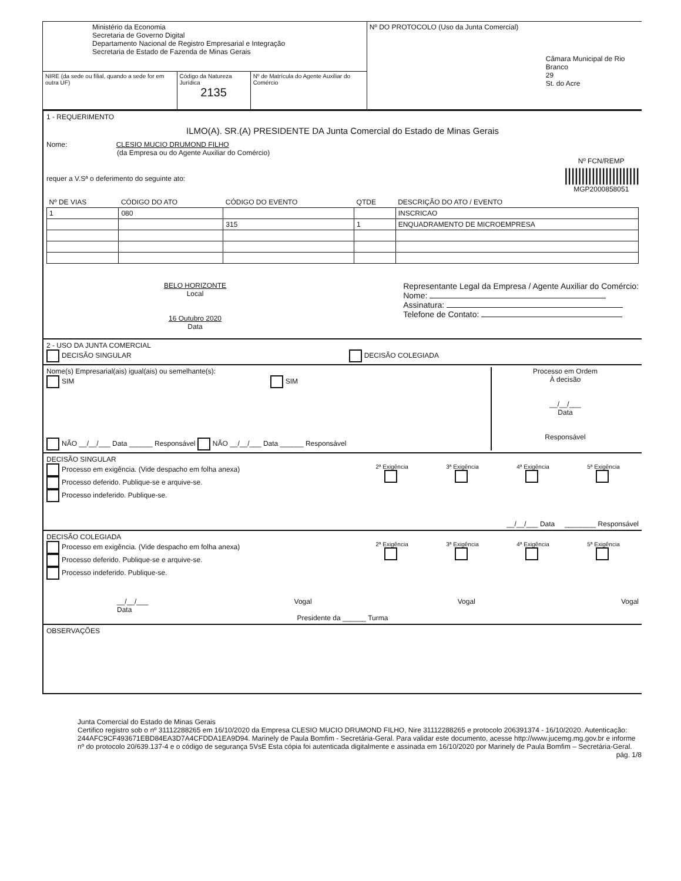| Ministério da Economia Secretaria de Governo Digital Departamento Nacional de Registro Empresarial e Integração Secretaria de Estado de Fazenda de Minas Gerais | | | Nº DO PROTOCOLO (Uso da Junta Comercial) Câmara Municipal de Rio Branco 29 St. do Acre |
| NIRE (da sede ou filial, quando a sede for em outra UF) | Código da Natureza Jurídica 2135 | Nº de Matrícula do Agente Auxiliar do Comércio | |
1 - REQUERIMENTO
ILMO(A). SR.(A) PRESIDENTE DA Junta Comercial do Estado de Minas Gerais
Nome: CLESIO MUCIO DRUMOND FILHO
(da Empresa ou do Agente Auxiliar do Comércio)
requer a V.Sª o deferimento do seguinte ato: Nº FCN/REMP
||||||||||||||||||||||
MGP2000858051
| Nº DE VIAS | CÓDIGO DO ATO | CÓDIGO DO EVENTO | QTDE | DESCRIÇÃO DO ATO / EVENTO |
| --- | --- | --- | --- | --- |
| 1 | 080 | | | INSCRICAO |
| | | 315 | 1 | ENQUADRAMENTO DE MICROEMPRESA |
BELO HORIZONTE
Local
16 Outubro 2020
Data
Representante Legal da Empresa / Agente Auxiliar do Comércio:
Nome:
Assinatura:
Telefone de Contato:
2 - USO DA JUNTA COMERCIAL
DECISÃO SINGULAR DECISÃO COLEGIADA
Nome(s) Empresarial(ais) igual(ais) ou semelhante(s):
SIM SIM
NÃO __/__/___ Data ______ Responsável NÃO __/__/___ Data ______ Responsável
Processo em Ordem
À decisão
__/__/___
Data
Responsável
DECISÃO SINGULAR
Processo em exigência. (Vide despacho em folha anexa)
Processo deferido. Publique-se e arquive-se.
Processo indeferido. Publique-se.
2ª Exigência
3ª Exigência
4ª Exigência
5ª Exigência
__/__/___ Data ________ Responsável
DECISÃO COLEGIADA
Processo em exigência. (Vide despacho em folha anexa)
Processo deferido. Publique-se e arquive-se.
Processo indeferido. Publique-se.
2ª Exigência
3ª Exigência
4ª Exigência
5ª Exigência
__/__/___
Data Vogal Vogal Vogal
Presidente da ______ Turma
OBSERVAÇÕES
Junta Comercial do Estado de Minas Gerais
Certifico registro sob o nº 31112288265 em 16/10/2020 da Empresa CLESIO MUCIO DRUMOND FILHO, Nire 31112288265 e protocolo 206391374 - 16/10/2020. Autenticação: 244AFC9CF493671EBD84EA3D7A4CFDDA1EA9D94. Marinely de Paula Bomfim - Secretária-Geral. Para validar este documento, acesse http://www.jucemg.mg.gov.br e informe nº do protocolo 20/639.137-4 e o código de segurança 5VsE Esta cópia foi autenticada digitalmente e assinada em 16/10/2020 por Marinely de Paula Bomfim – Secretária-Geral.
pág. 1/8